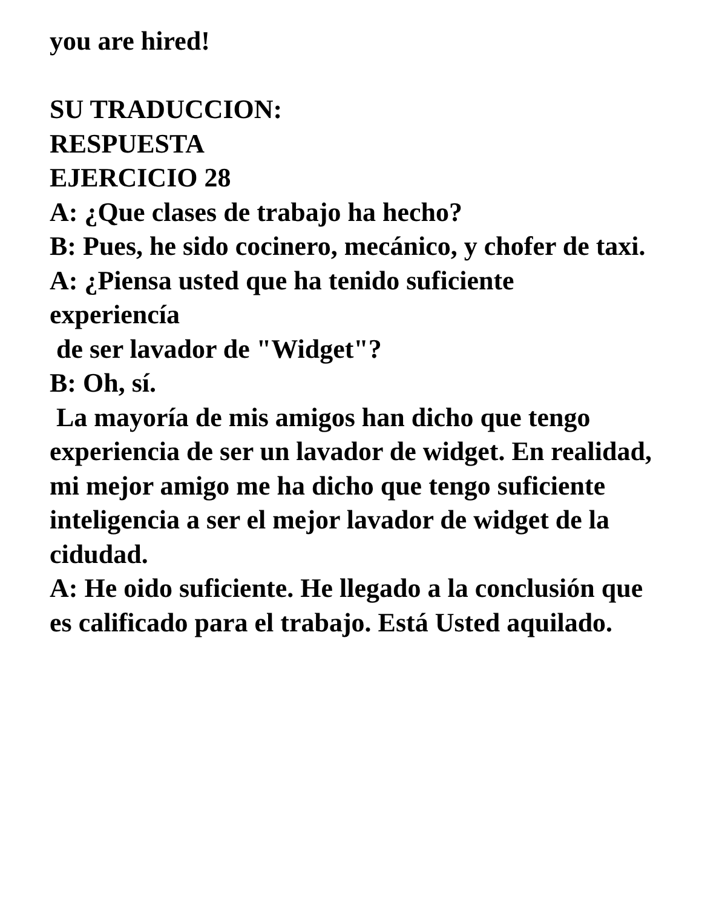you are hired!
SU TRADUCCION:
RESPUESTA
EJERCICIO 28
A: ¿Que clases de trabajo ha hecho?
B: Pues, he sido cocinero, mecánico, y chofer de taxi.
A: ¿Piensa usted que ha tenido suficiente
experiencía
de ser lavador de "Widget"?
B: Oh, sí.
La mayoría de mis amigos han dicho que tengo experiencia de ser un lavador de widget. En realidad, mi mejor amigo me ha dicho que tengo suficiente inteligencia a ser el mejor lavador de widget de la cidudad.
A: He oido suficiente. He llegado a la conclusión que es calificado para el trabajo. Está Usted aquilado.